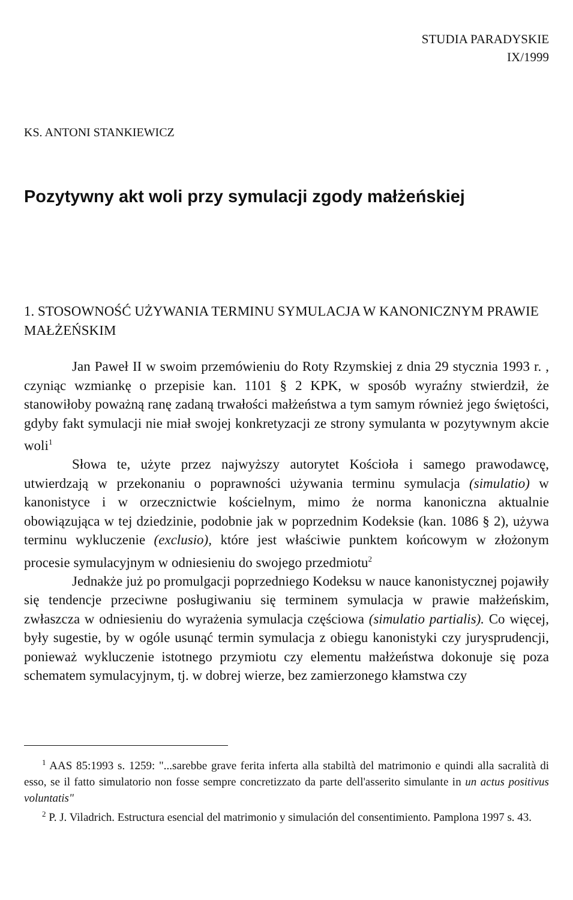STUDIA PARADYSKIE
IX/1999
KS. ANTONI STANKIEWICZ
Pozytywny akt woli przy symulacji zgody małżeńskiej
1. STOSOWNOŚĆ UŻYWANIA TERMINU SYMULACJA W KANONICZNYM PRAWIE MAŁŻEŃSKIM
Jan Paweł II w swoim przemówieniu do Roty Rzymskiej z dnia 29 stycznia 1993 r. , czyniąc wzmiankę o przepisie kan. 1101 § 2 KPK, w sposób wyraźny stwierdził, że stanowiłoby poważną ranę zadaną trwałości małżeństwa a tym samym również jego świętości, gdyby fakt symulacji nie miał swojej konkretyzacji ze strony symulanta w pozytywnym akcie woli<sup>1</sup>
Słowa te, użyte przez najwyższy autorytet Kościoła i samego prawodawcę, utwierdzają w przekonaniu o poprawności używania terminu symulacja (simulatio) w kanonistyce i w orzecznictwie kościelnym, mimo że norma kanoniczna aktualnie obowiązująca w tej dziedzinie, podobnie jak w poprzednim Kodeksie (kan. 1086 § 2), używa terminu wykluczenie (exclusio), które jest właściwie punktem końcowym w złożonym procesie symulacyjnym w odniesieniu do swojego przedmiotu<sup>2</sup>
Jednakże już po promulgacji poprzedniego Kodeksu w nauce kanonistycznej pojawiły się tendencje przeciwne posługiwaniu się terminem symulacja w prawie małżeńskim, zwłaszcza w odniesieniu do wyrażenia symulacja częściowa (simulatio partialis). Co więcej, były sugestie, by w ogóle usunąć termin symulacja z obiegu kanonistyki czy jurysprudencji, ponieważ wykluczenie istotnego przymiotu czy elementu małżeństwa dokonuje się poza schematem symulacyjnym, tj. w dobrej wierze, bez zamierzonego kłamstwa czy
<sup>1</sup> AAS 85:1993 s. 1259: "...sarebbe grave ferita inferta alla stabiltà del matrimonio e quindi alla sacralità di esso, se il fatto simulatorio non fosse sempre concretizzato da parte dell'asserito simulante in un actus positivus voluntatis"
<sup>2</sup> P. J. Viladrich. Estructura esencial del matrimonio y simulación del consentimiento. Pamplona 1997 s. 43.